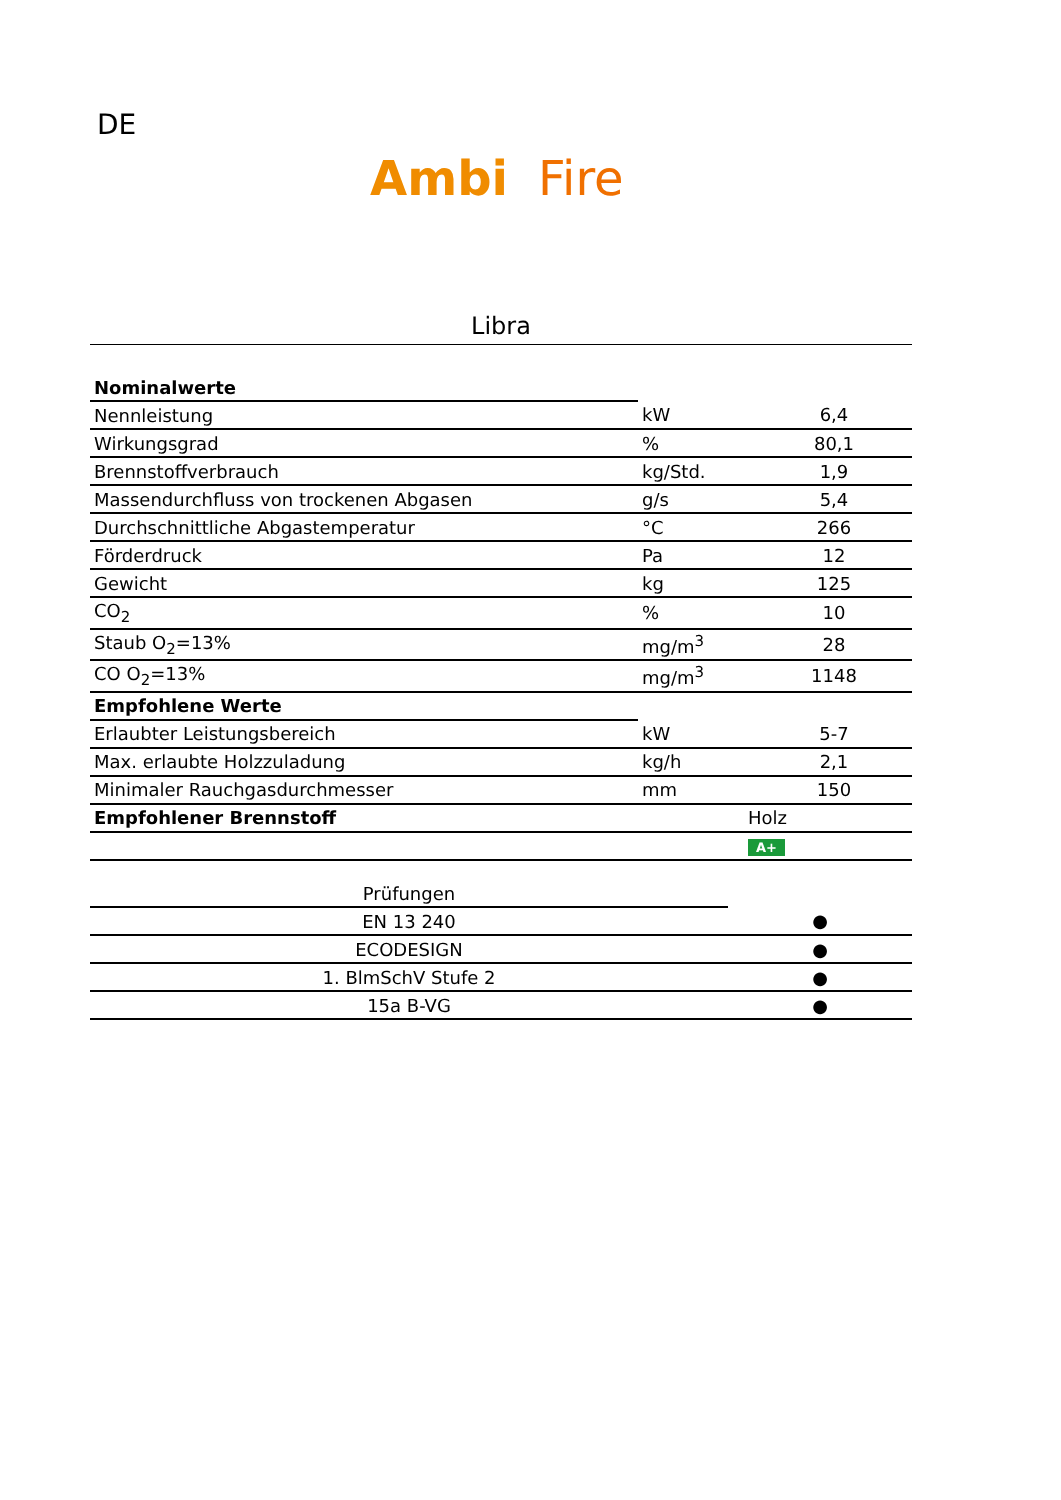DE
Ambi Fire
Libra
| Nominalwerte | | |
| Nennleistung | kW | 6,4 |
| Wirkungsgrad | % | 80,1 |
| Brennstoffverbrauch | kg/Std. | 1,9 |
| Massendurchfluss von trockenen Abgasen | g/s | 5,4 |
| Durchschnittliche Abgastemperatur | °C | 266 |
| Förderdruck | Pa | 12 |
| Gewicht | kg | 125 |
| CO<sub>2</sub> | % | 10 |
| Staub O<sub>2</sub>=13% | mg/m<sup>3</sup> | 28 |
| CO O<sub>2</sub>=13% | mg/m<sup>3</sup> | 1148 |
| Empfohlene Werte | | |
| Erlaubter Leistungsbereich | kW | 5-7 |
| Max. erlaubte Holzzuladung | kg/h | 2,1 |
| Minimaler Rauchgasdurchmesser | mm | 150 |
| Empfohlener Brennstoff | Holz | |
| | A+ | |
| Prüfungen | |
| EN 13 240 | ● |
| ECODESIGN | ● |
| 1. BlmSchV Stufe 2 | ● |
| 15a B-VG | ● |